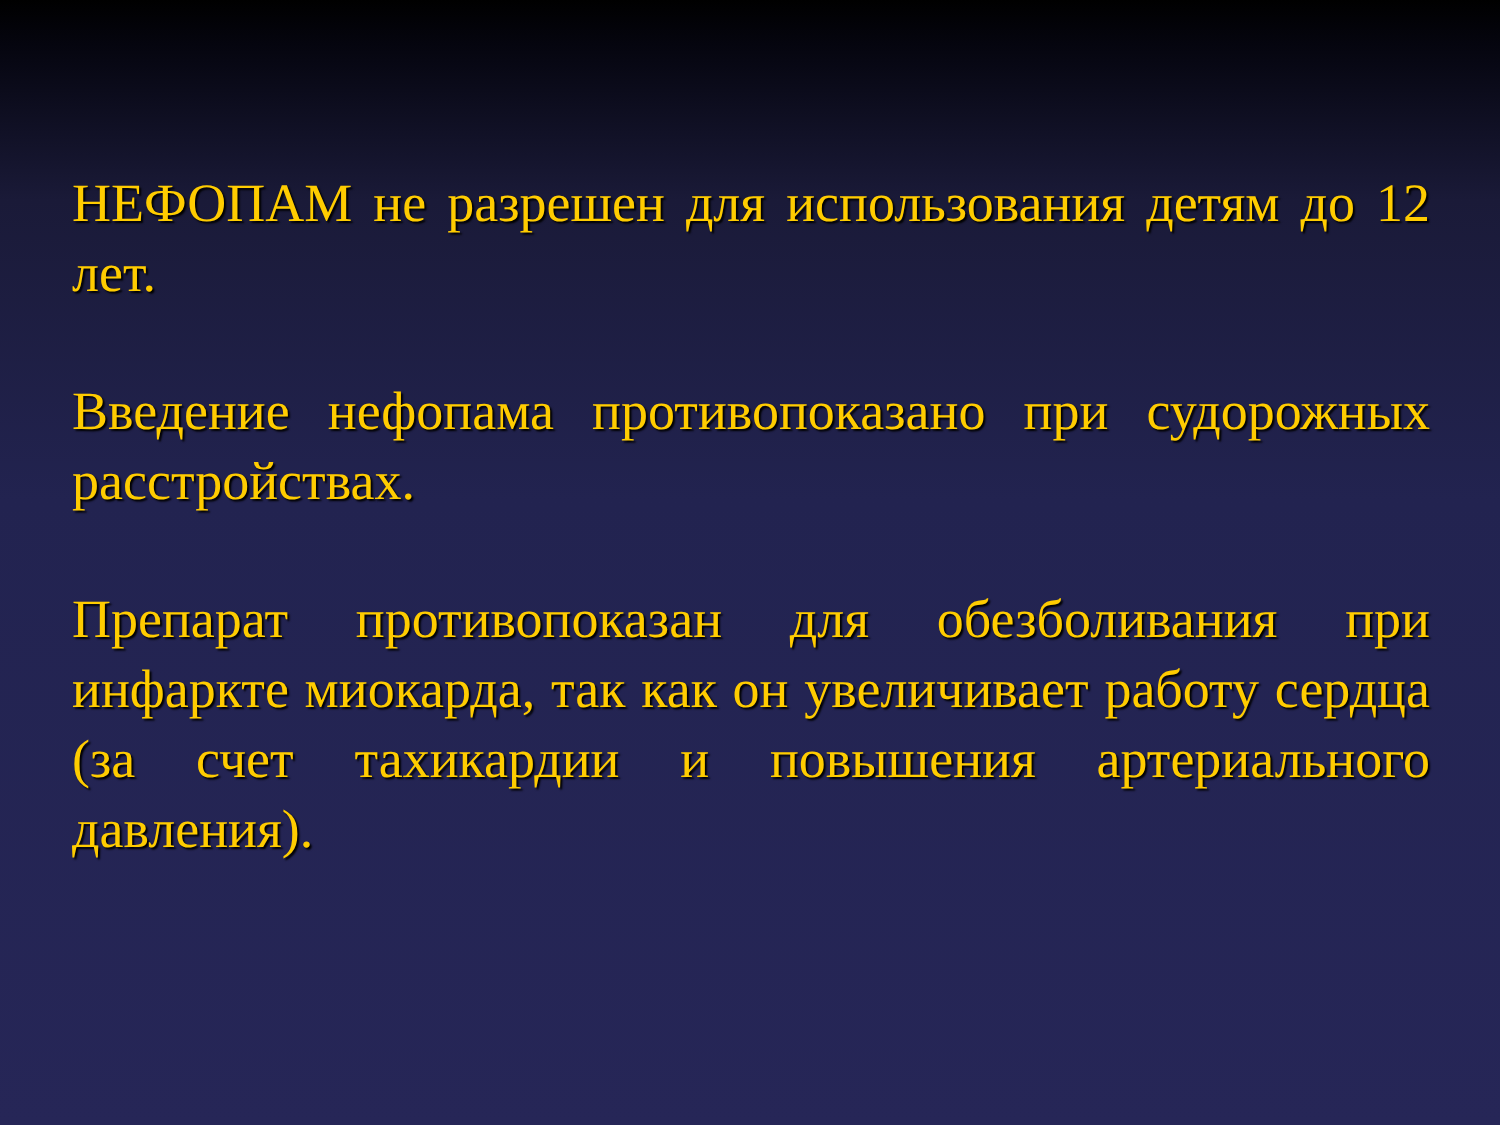НЕФОПАМ не разрешен для использования детям до 12 лет.
Введение нефопама противопоказано при судорожных расстройствах.
Препарат противопоказан для обезболивания при инфаркте миокарда, так как он увеличивает работу сердца (за счет тахикардии и повышения артериального давления).